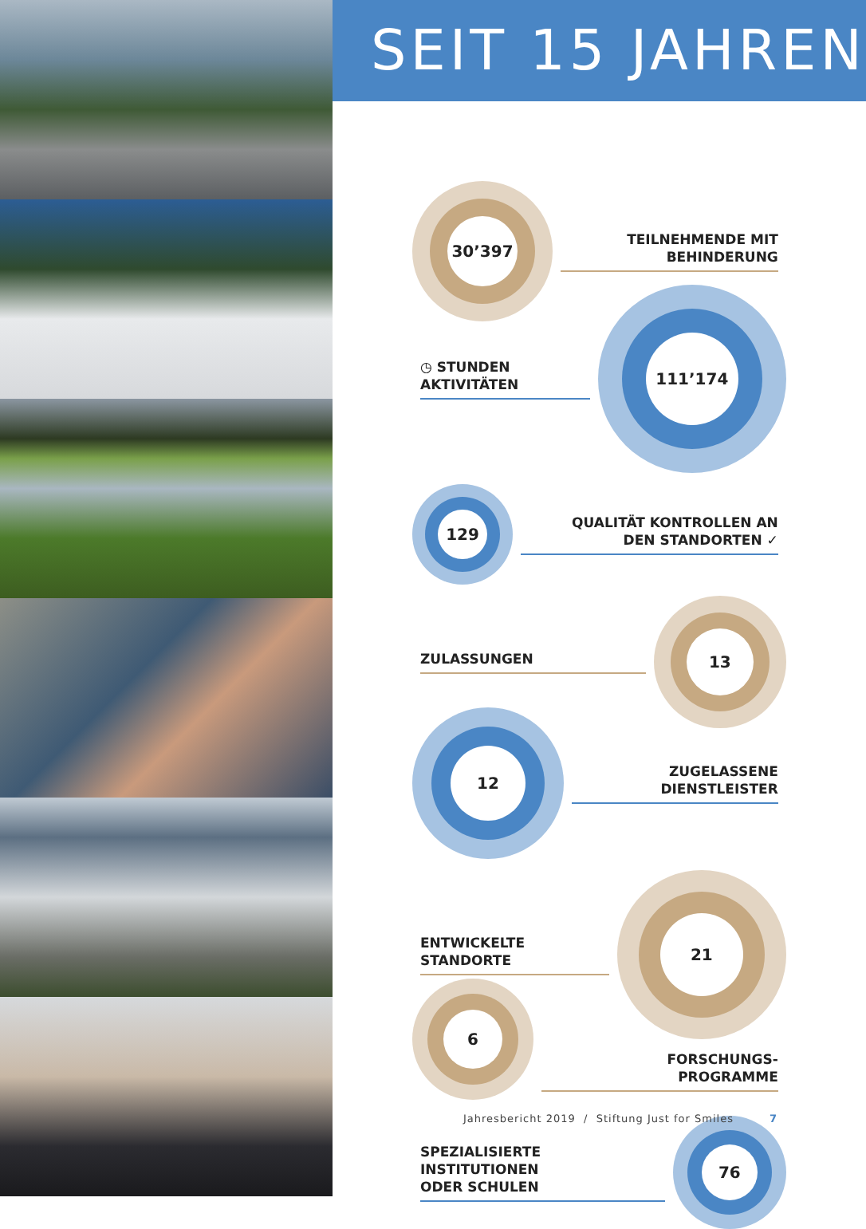SEIT 15 JAHREN
30’397
TEILNEHMENDE MIT
BEHINDERUNG
◷ STUNDEN
AKTIVITÄTEN
111’174
129
QUALITÄT KONTROLLEN AN
DEN STANDORTEN ✓
ZULASSUNGEN
13
12
ZUGELASSENE
DIENSTLEISTER
ENTWICKELTE
STANDORTE
21
6
FORSCHUNGS-
PROGRAMME
SPEZIALISIERTE
INSTITUTIONEN
ODER SCHULEN
76
Jahresbericht 2019 / Stiftung Just for Smiles 7